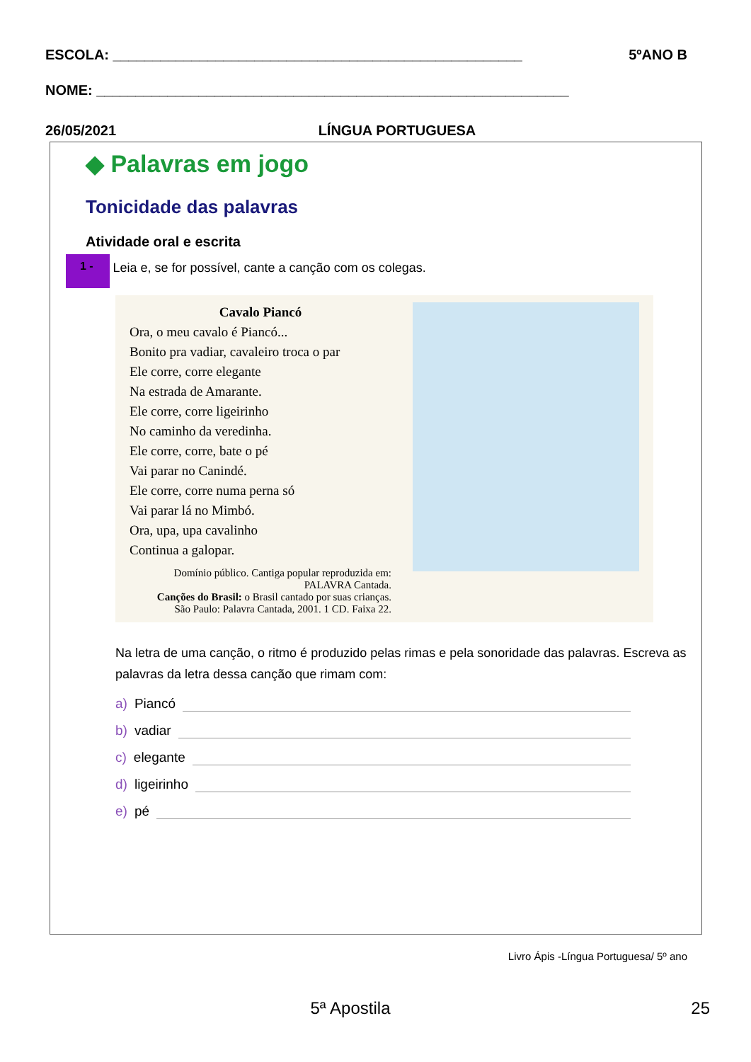ESCOLA: ____________________________________________________ 5ºANO B
NOME: ____________________________________________________________
26/05/2021 LÍNGUA PORTUGUESA
◆ Palavras em jogo
Tonicidade das palavras
Atividade oral e escrita
1 - Leia e, se for possível, cante a canção com os colegas.
Cavalo Piancó
Ora, o meu cavalo é Piancó...
Bonito pra vadiar, cavaleiro troca o par
Ele corre, corre elegante
Na estrada de Amarante.
Ele corre, corre ligeirinho
No caminho da veredinha.
Ele corre, corre, bate o pé
Vai parar no Canindé.
Ele corre, corre numa perna só
Vai parar lá no Mimbó.
Ora, upa, upa cavalinho
Continua a galopar.
Domínio público. Cantiga popular reproduzida em: PALAVRA Cantada.
Canções do Brasil: o Brasil cantado por suas crianças.
São Paulo: Palavra Cantada, 2001. 1 CD. Faixa 22.
Na letra de uma canção, o ritmo é produzido pelas rimas e pela sonoridade das palavras. Escreva as palavras da letra dessa canção que rimam com:
a) Piancó
b) vadiar
c) elegante
d) ligeirinho
e) pé
Livro Ápis -Língua Portuguesa/ 5º ano
5ª Apostila 25